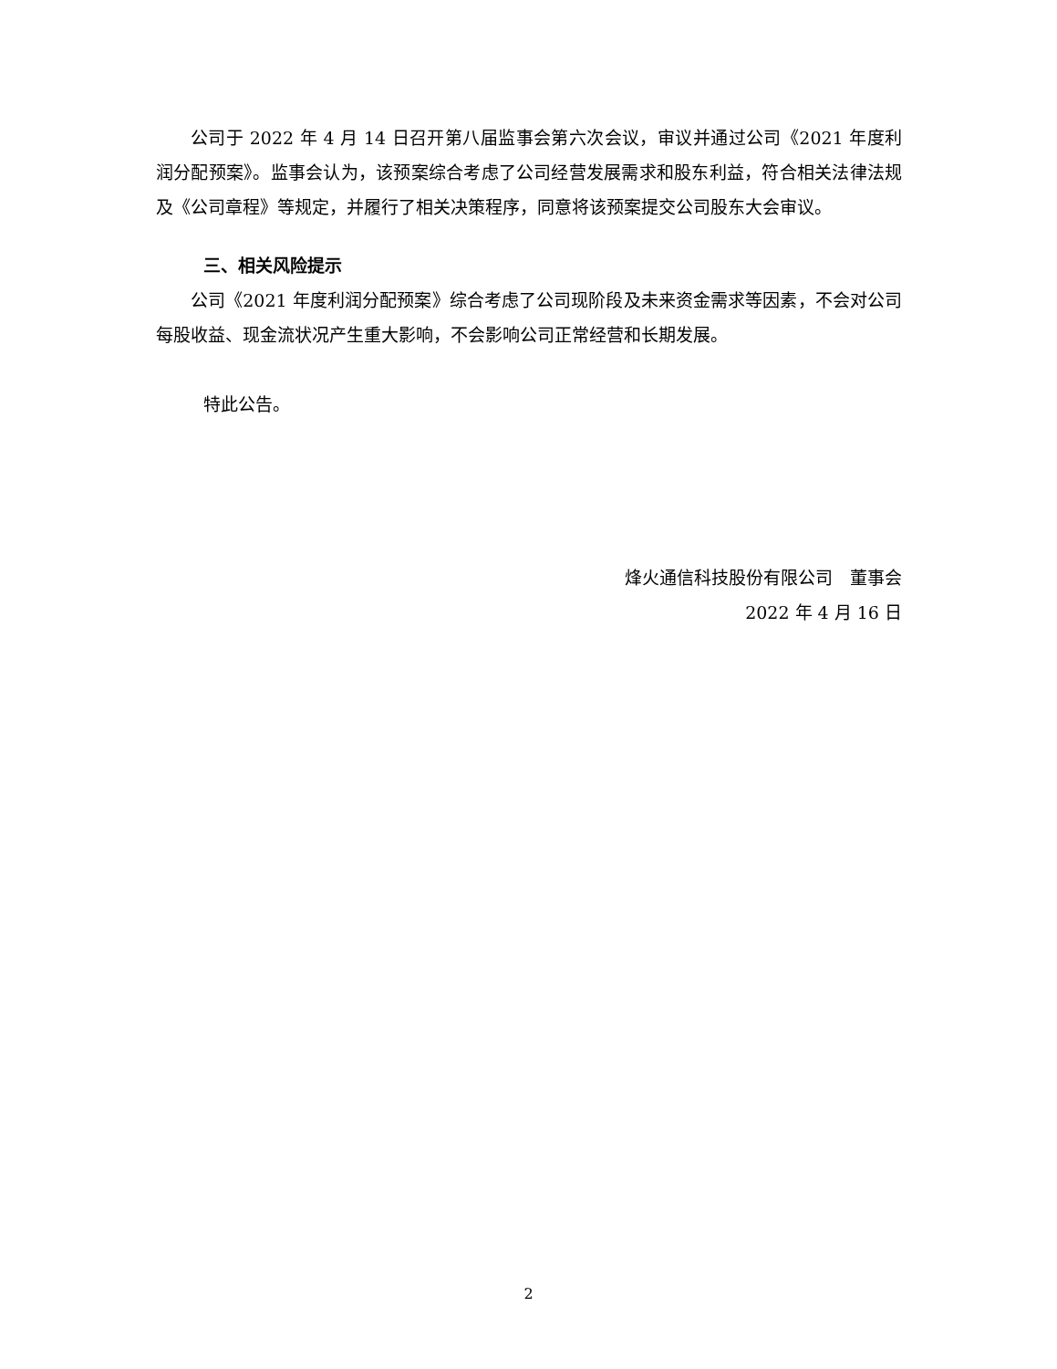公司于 2022 年 4 月 14 日召开第八届监事会第六次会议，审议并通过公司《2021 年度利润分配预案》。监事会认为，该预案综合考虑了公司经营发展需求和股东利益，符合相关法律法规及《公司章程》等规定，并履行了相关决策程序，同意将该预案提交公司股东大会审议。
三、相关风险提示
公司《2021 年度利润分配预案》综合考虑了公司现阶段及未来资金需求等因素，不会对公司每股收益、现金流状况产生重大影响，不会影响公司正常经营和长期发展。
特此公告。
烽火通信科技股份有限公司　董事会
2022 年 4 月 16 日
2